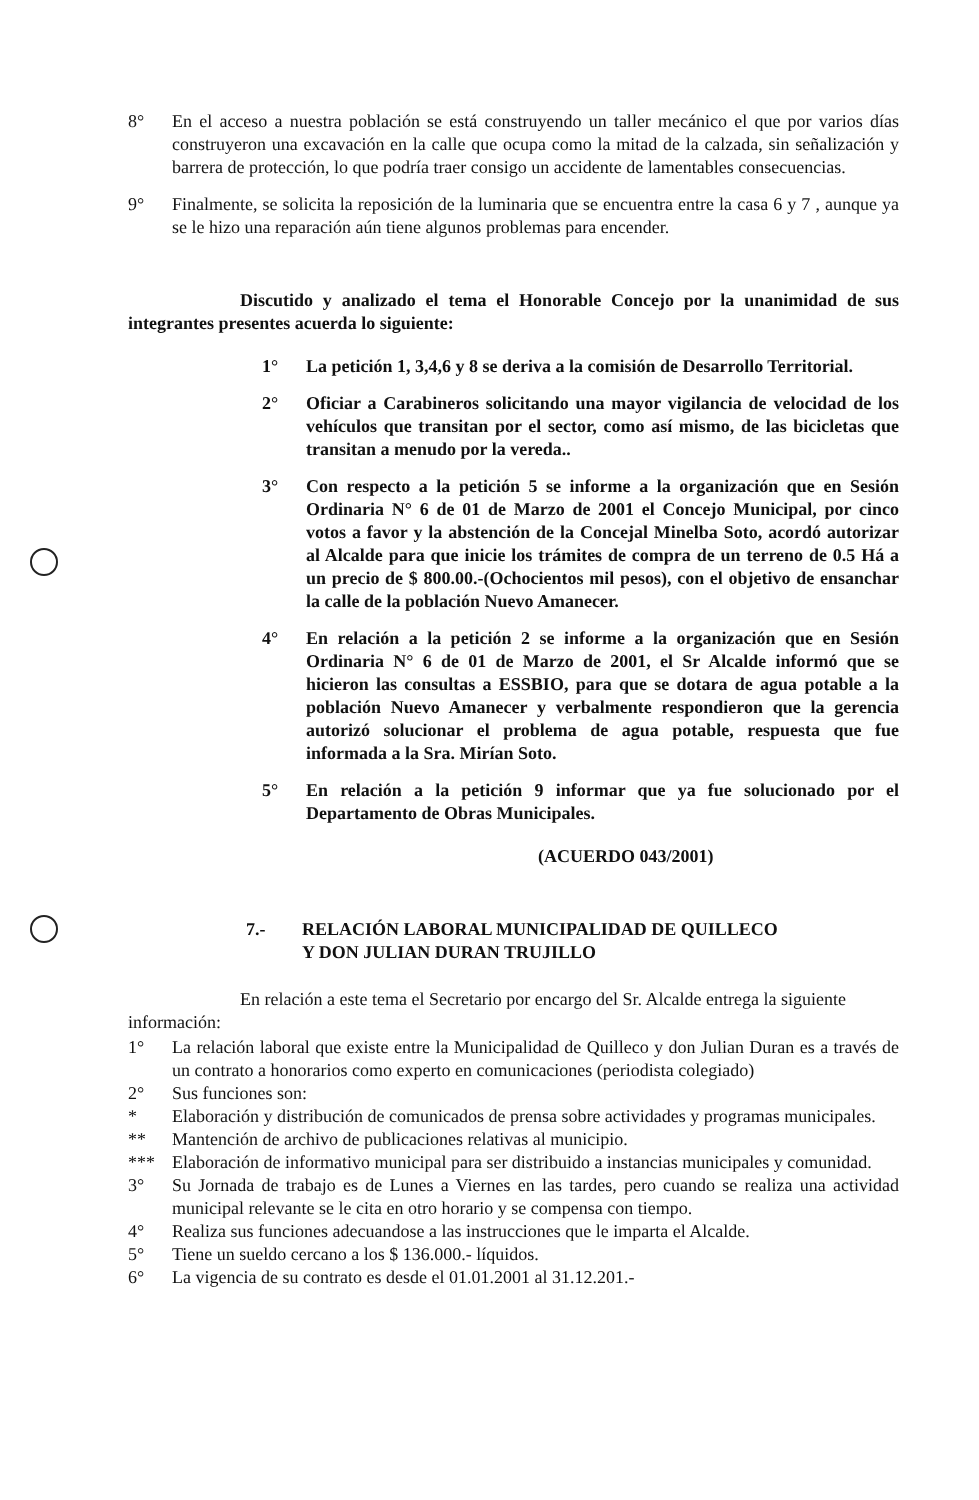8° En el acceso a nuestra población se está construyendo un taller mecánico el que por varios días construyeron una excavación en la calle que ocupa como la mitad de la calzada, sin señalización y barrera de protección, lo que podría traer consigo un accidente de lamentables consecuencias.
9° Finalmente, se solicita la reposición de la luminaria que se encuentra entre la casa 6 y 7 , aunque ya se le hizo una reparación aún tiene algunos problemas para encender.
Discutido y analizado el tema el Honorable Concejo por la unanimidad de sus integrantes presentes acuerda lo siguiente:
1° La petición 1, 3,4,6 y 8 se deriva a la comisión de Desarrollo Territorial.
2° Oficiar a Carabineros solicitando una mayor vigilancia de velocidad de los vehículos que transitan por el sector, como así mismo, de las bicicletas que transitan a menudo por la vereda..
3° Con respecto a la petición 5 se informe a la organización que en Sesión Ordinaria N° 6 de 01 de Marzo de 2001 el Concejo Municipal, por cinco votos a favor y la abstención de la Concejal Minelba Soto, acordó autorizar al Alcalde para que inicie los trámites de compra de un terreno de 0.5 Há a un precio de $ 800.00.-(Ochocientos mil pesos), con el objetivo de ensanchar la calle de la población Nuevo Amanecer.
4° En relación a la petición 2 se informe a la organización que en Sesión Ordinaria N° 6 de 01 de Marzo de 2001, el Sr Alcalde informó que se hicieron las consultas a ESSBIO, para que se dotara de agua potable a la población Nuevo Amanecer y verbalmente respondieron que la gerencia autorizó solucionar el problema de agua potable, respuesta que fue informada a la Sra. Mirían Soto.
5° En relación a la petición 9 informar que ya fue solucionado por el Departamento de Obras Municipales.
(ACUERDO 043/2001)
7.- RELACIÓN LABORAL MUNICIPALIDAD DE QUILLECO
Y DON JULIAN DURAN TRUJILLO
En relación a este tema el Secretario por encargo del Sr. Alcalde entrega la siguiente información:
1° La relación laboral que existe entre la Municipalidad de Quilleco y don Julian Duran es a través de un contrato a honorarios como experto en comunicaciones (periodista colegiado)
2° Sus funciones son:
* Elaboración y distribución de comunicados de prensa sobre actividades y programas municipales.
** Mantención de archivo de publicaciones relativas al municipio.
*** Elaboración de informativo municipal para ser distribuido a instancias municipales y comunidad.
3° Su Jornada de trabajo es de Lunes a Viernes en las tardes, pero cuando se realiza una actividad municipal relevante se le cita en otro horario y se compensa con tiempo.
4° Realiza sus funciones adecuandose a las instrucciones que le imparta el Alcalde.
5° Tiene un sueldo cercano a los $ 136.000.- líquidos.
6° La vigencia de su contrato es desde el 01.01.2001 al 31.12.201.-